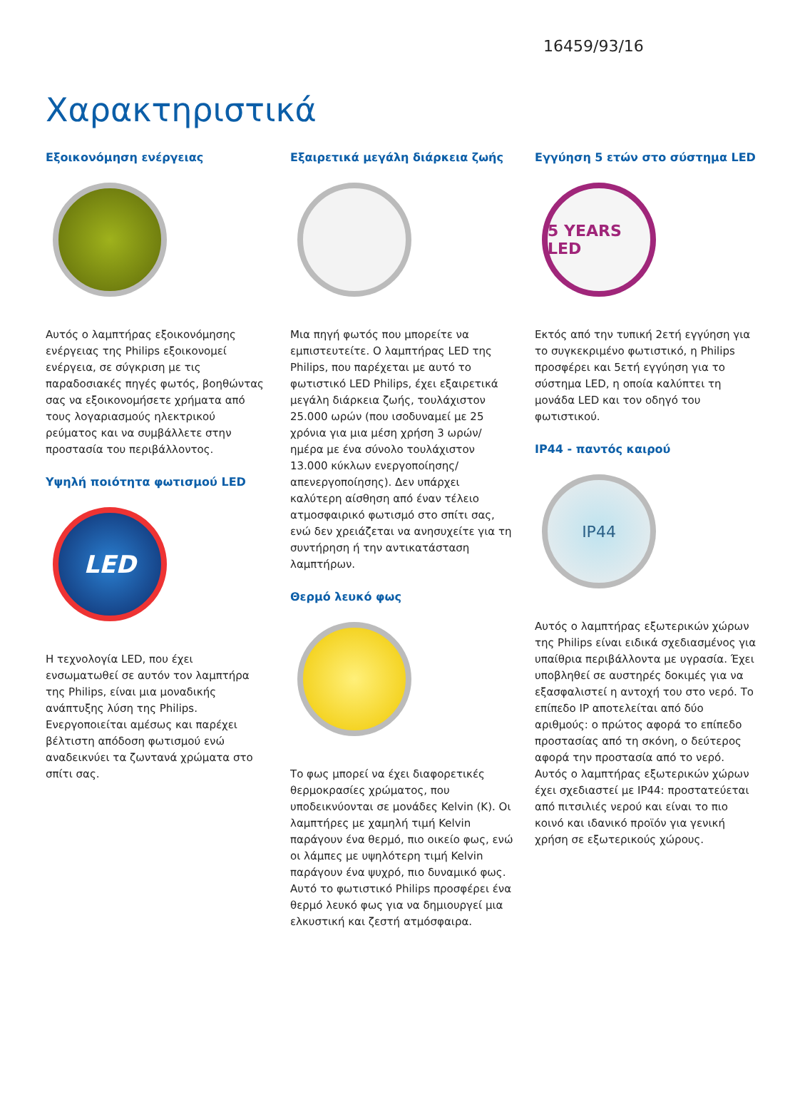16459/93/16
Χαρακτηριστικά
Εξοικονόμηση ενέργειας
Αυτός ο λαμπτήρας εξοικονόμησης ενέργειας της Philips εξοικονομεί ενέργεια, σε σύγκριση με τις παραδοσιακές πηγές φωτός, βοηθώντας σας να εξοικονομήσετε χρήματα από τους λογαριασμούς ηλεκτρικού ρεύματος και να συμβάλλετε στην προστασία του περιβάλλοντος.
Υψηλή ποιότητα φωτισμού LED
LED
Η τεχνολογία LED, που έχει ενσωματωθεί σε αυτόν τον λαμπτήρα της Philips, είναι μια μοναδικής ανάπτυξης λύση της Philips. Ενεργοποιείται αμέσως και παρέχει βέλτιστη απόδοση φωτισμού ενώ αναδεικνύει τα ζωντανά χρώματα στο σπίτι σας.
Εξαιρετικά μεγάλη διάρκεια ζωής
Μια πηγή φωτός που μπορείτε να εμπιστευτείτε. Ο λαμπτήρας LED της Philips, που παρέχεται με αυτό το φωτιστικό LED Philips, έχει εξαιρετικά μεγάλη διάρκεια ζωής, τουλάχιστον 25.000 ωρών (που ισοδυναμεί με 25 χρόνια για μια μέση χρήση 3 ωρών/ημέρα με ένα σύνολο τουλάχιστον 13.000 κύκλων ενεργοποίησης/ απενεργοποίησης). Δεν υπάρχει καλύτερη αίσθηση από έναν τέλειο ατμοσφαιρικό φωτισμό στο σπίτι σας, ενώ δεν χρειάζεται να ανησυχείτε για τη συντήρηση ή την αντικατάσταση λαμπτήρων.
Θερμό λευκό φως
Το φως μπορεί να έχει διαφορετικές θερμοκρασίες χρώματος, που υποδεικνύονται σε μονάδες Kelvin (K). Οι λαμπτήρες με χαμηλή τιμή Kelvin παράγουν ένα θερμό, πιο οικείο φως, ενώ οι λάμπες με υψηλότερη τιμή Kelvin παράγουν ένα ψυχρό, πιο δυναμικό φως. Αυτό το φωτιστικό Philips προσφέρει ένα θερμό λευκό φως για να δημιουργεί μια ελκυστική και ζεστή ατμόσφαιρα.
Εγγύηση 5 ετών στο σύστημα LED
5 YEARS LED
Εκτός από την τυπική 2ετή εγγύηση για το συγκεκριμένο φωτιστικό, η Philips προσφέρει και 5ετή εγγύηση για το σύστημα LED, η οποία καλύπτει τη μονάδα LED και τον οδηγό του φωτιστικού.
IP44 - παντός καιρού
IP44
Αυτός ο λαμπτήρας εξωτερικών χώρων της Philips είναι ειδικά σχεδιασμένος για υπαίθρια περιβάλλοντα με υγρασία. Έχει υποβληθεί σε αυστηρές δοκιμές για να εξασφαλιστεί η αντοχή του στο νερό. Το επίπεδο IP αποτελείται από δύο αριθμούς: ο πρώτος αφορά το επίπεδο προστασίας από τη σκόνη, ο δεύτερος αφορά την προστασία από το νερό. Αυτός ο λαμπτήρας εξωτερικών χώρων έχει σχεδιαστεί με IP44: προστατεύεται από πιτσιλιές νερού και είναι το πιο κοινό και ιδανικό προϊόν για γενική χρήση σε εξωτερικούς χώρους.